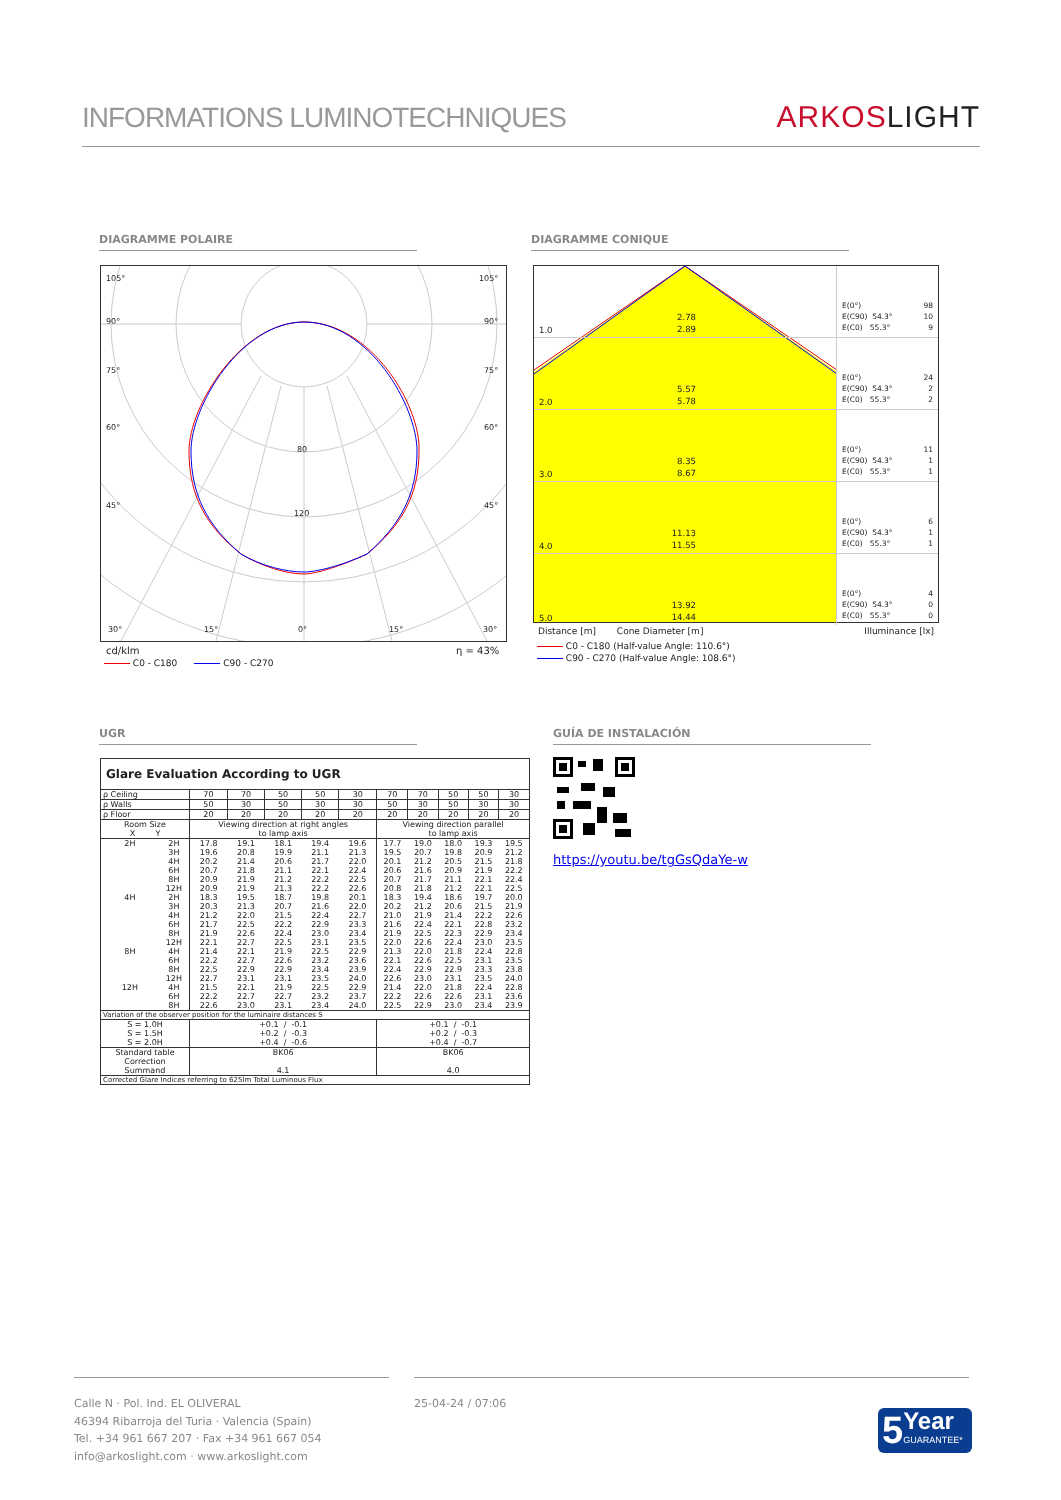INFORMATIONS LUMINOTECHNIQUES
ARKOSLIGHT
DIAGRAMME POLAIRE DIAGRAMME CONIQUE
105°
105°
90°
90°
75°
75°
60°
60°
45°
45°
80
120
30°
15°
0°
15°
30°
cd/klm η = 43%
C0 - C180 C90 - C270
1.0 2.78
2.89
E(0°) 98
E(C90) 54.3° 10
E(C0) 55.3° 9
2.0 5.57
5.78
E(0°) 24
E(C90) 54.3° 2
E(C0) 55.3° 2
3.0 8.35
8.67
E(0°) 11
E(C90) 54.3° 1
E(C0) 55.3° 1
4.0 11.13
11.55
E(0°) 6
E(C90) 54.3° 1
E(C0) 55.3° 1
5.0 13.92
14.44
E(0°) 4
E(C90) 54.3° 0
E(C0) 55.3° 0
Distance [m] Cone Diameter [m] Illuminance [lx]
C0 - C180 (Half-value Angle: 110.6°)
C90 - C270 (Half-value Angle: 108.6°)
UGR GUÍA DE INSTALACIÓN
| Glare Evaluation According to UGR | | | | | | | | | | | |
| --- | --- | --- | --- | --- | --- | --- | --- | --- | --- | --- | --- |
| ρ Ceiling | | 70 | 70 | 50 | 50 | 30 | 70 | 70 | 50 | 50 | 30 |
| ρ Walls | | 50 | 30 | 50 | 30 | 30 | 50 | 30 | 50 | 30 | 30 |
| ρ Floor | | 20 | 20 | 20 | 20 | 20 | 20 | 20 | 20 | 20 | 20 |
| Room Size X Y | | Viewing direction at right angles to lamp axis | | | | | Viewing direction parallel to lamp axis | | | | |
| 2H | 2H | 17.8 | 19.1 | 18.1 | 19.4 | 19.6 | 17.7 | 19.0 | 18.0 | 19.3 | 19.5 |
| | 3H | 19.6 | 20.8 | 19.9 | 21.1 | 21.3 | 19.5 | 20.7 | 19.8 | 20.9 | 21.2 |
| | 4H | 20.2 | 21.4 | 20.6 | 21.7 | 22.0 | 20.1 | 21.2 | 20.5 | 21.5 | 21.8 |
| | 6H | 20.7 | 21.8 | 21.1 | 22.1 | 22.4 | 20.6 | 21.6 | 20.9 | 21.9 | 22.2 |
| | 8H | 20.9 | 21.9 | 21.2 | 22.2 | 22.5 | 20.7 | 21.7 | 21.1 | 22.1 | 22.4 |
| | 12H | 20.9 | 21.9 | 21.3 | 22.2 | 22.6 | 20.8 | 21.8 | 21.2 | 22.1 | 22.5 |
| 4H | 2H | 18.3 | 19.5 | 18.7 | 19.8 | 20.1 | 18.3 | 19.4 | 18.6 | 19.7 | 20.0 |
| | 3H | 20.3 | 21.3 | 20.7 | 21.6 | 22.0 | 20.2 | 21.2 | 20.6 | 21.5 | 21.9 |
| | 4H | 21.2 | 22.0 | 21.5 | 22.4 | 22.7 | 21.0 | 21.9 | 21.4 | 22.2 | 22.6 |
| | 6H | 21.7 | 22.5 | 22.2 | 22.9 | 23.3 | 21.6 | 22.4 | 22.1 | 22.8 | 23.2 |
| | 8H | 21.9 | 22.6 | 22.4 | 23.0 | 23.4 | 21.9 | 22.5 | 22.3 | 22.9 | 23.4 |
| | 12H | 22.1 | 22.7 | 22.5 | 23.1 | 23.5 | 22.0 | 22.6 | 22.4 | 23.0 | 23.5 |
| 8H | 4H | 21.4 | 22.1 | 21.9 | 22.5 | 22.9 | 21.3 | 22.0 | 21.8 | 22.4 | 22.8 |
| | 6H | 22.2 | 22.7 | 22.6 | 23.2 | 23.6 | 22.1 | 22.6 | 22.5 | 23.1 | 23.5 |
| | 8H | 22.5 | 22.9 | 22.9 | 23.4 | 23.9 | 22.4 | 22.9 | 22.9 | 23.3 | 23.8 |
| | 12H | 22.7 | 23.1 | 23.1 | 23.5 | 24.0 | 22.6 | 23.0 | 23.1 | 23.5 | 24.0 |
| 12H | 4H | 21.5 | 22.1 | 21.9 | 22.5 | 22.9 | 21.4 | 22.0 | 21.8 | 22.4 | 22.8 |
| | 6H | 22.2 | 22.7 | 22.7 | 23.2 | 23.7 | 22.2 | 22.6 | 22.6 | 23.1 | 23.6 |
| | 8H | 22.6 | 23.0 | 23.1 | 23.4 | 24.0 | 22.5 | 22.9 | 23.0 | 23.4 | 23.9 |
| Variation of the observer position for the luminaire distances S | | | | | | | | | | | |
| S = 1.0H S = 1.5H S = 2.0H | | +0.1 / -0.1 +0.2 / -0.3 +0.4 / -0.6 | | | | | +0.1 / -0.1 +0.2 / -0.3 +0.4 / -0.7 | | | | |
| Standard table Correction Summand | | BK06 4.1 | | | | | BK06 4.0 | | | | |
| Corrected Glare Indices referring to 625lm Total Luminous Flux | | | | | | | | | | | |
https://youtu.be/tgGsQdaYe-w
Calle N · Pol. Ind. EL OLIVERAL
46394 Ribarroja del Turia · Valencia (Spain)
Tel. +34 961 667 207 · Fax +34 961 667 054
info@arkoslight.com · www.arkoslight.com
25-04-24 / 07:06
5 Year
GUARANTEE*